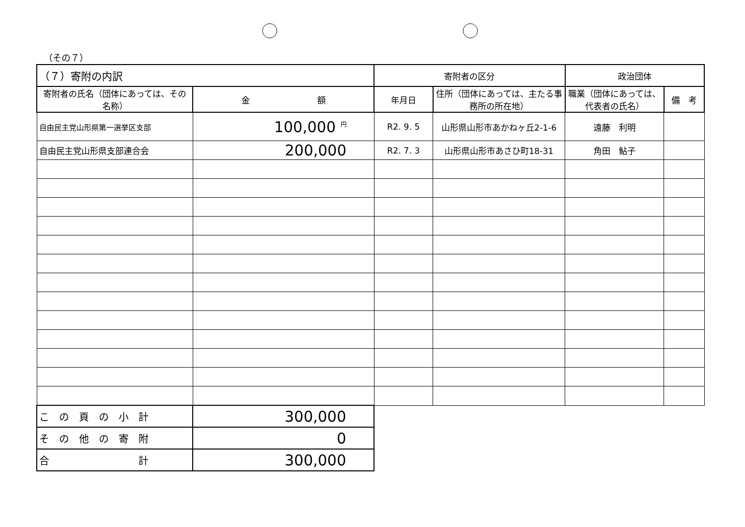（その７）
| （７）寄附の内訳 | | 寄附者の区分 | | 政治団体 | |
| --- | --- | --- | --- | --- | --- |
| 寄附者の氏名（団体にあっては、その名称） | 金 額 | 年月日 | 住所（団体にあっては、主たる事務所の所在地） | 職業（団体にあっては、代表者の氏名） | 備 考 |
| 自由民主党山形県第一選挙区支部 | 100,000 <sup>円</sup> | R2. 9. 5 | 山形県山形市あかねヶ丘2-1-6 | 遠藤 利明 | |
| 自由民主党山形県支部連合会 | 200,000 | R2. 7. 3 | 山形県山形市あさひ町18-31 | 角田 鮎子 | |
| こ の 頁 の 小 計 | 300,000 | | | | |
| そ の 他 の 寄 附 | 0 | | | | |
| 合 計 | 300,000 | | | | |